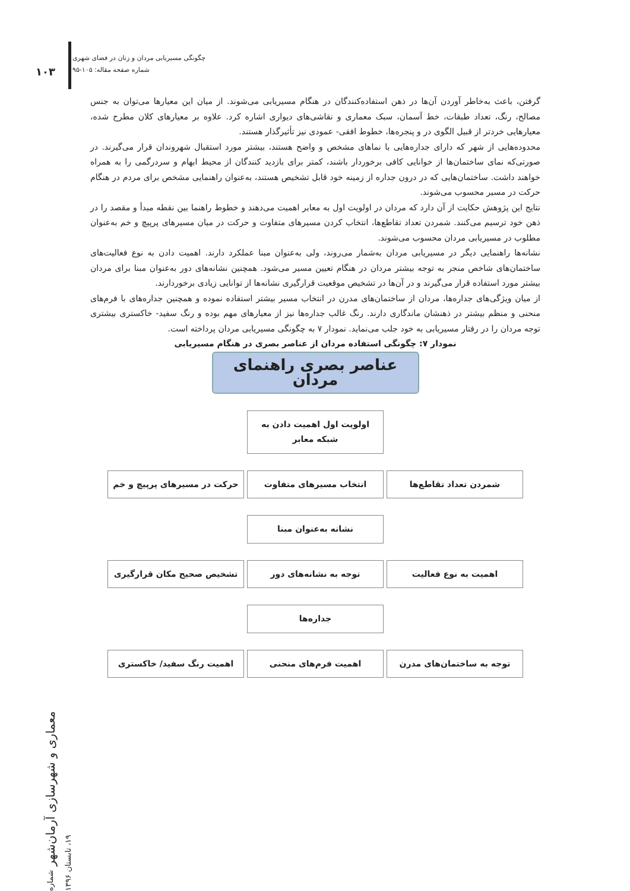۱۰۳
چگونگی مسیریابی مردان و زنان در فضای شهری
شماره صفحه مقاله: ۱۰۵-۹۵
گرفتن، باعث به‌خاطر آوردن آن‌ها در ذهن استفاده‌کنندگان در هنگام مسیریابی می‌شوند. از میان این معیارها می‌توان به جنس مصالح، رنگ، تعداد طبقات، خط آسمان، سبک معماری و نقاشی‌های دیواری اشاره کرد. علاوه بر معیارهای کلان مطرح شده، معیارهایی خردتر از قبیل الگوی در و پنجره‌ها، خطوط افقی- عمودی نیز تأثیرگذار هستند.
محدوده‌هایی از شهر که دارای جداره‌هایی با نماهای مشخص و واضح هستند، بیشتر مورد استقبال شهروندان قرار می‌گیرند. در صورتی‌که نمای ساختمان‌ها از خوانایی کافی برخوردار باشند، کمتر برای بازدید کنندگان از محیط ابهام و سردرگمی را به همراه خواهند داشت. ساختمان‌هایی که در درون جداره از زمینه خود قابل تشخیص هستند، به‌عنوان راهنمایی مشخص برای مردم در هنگام حرکت در مسیر محسوب می‌شوند.
نتایج این پژوهش حکایت از آن دارد که مردان در اولویت اول به معابر اهمیت می‌دهند و خطوط راهنما بین نقطه مبدأ و مقصد را در ذهن خود ترسیم می‌کنند. شمردن تعداد تقاطع‌ها، انتخاب کردن مسیرهای متفاوت و حرکت در میان مسیرهای پرپیچ و خم به‌عنوان مطلوب در مسیریابی مردان محسوب می‌شوند.
نشانه‌ها راهنمایی دیگر در مسیریابی مردان به‌شمار می‌روند، ولی به‌عنوان مبنا عملکرد دارند. اهمیت دادن به نوع فعالیت‌های ساختمان‌های شاخص منجر به توجه بیشتر مردان در هنگام تعیین مسیر می‌شود. همچنین نشانه‌های دور به‌عنوان مبنا برای مردان بیشتر مورد استفاده قرار می‌گیرند و در آن‌ها در تشخیص موقعیت قرارگیری نشانه‌ها از توانایی زیادی برخوردارند.
از میان ویژگی‌های جداره‌ها، مردان از ساختمان‌های مدرن در انتخاب مسیر بیشتر استفاده نموده و همچنین جداره‌های با فرم‌های منحنی و منظم بیشتر در ذهنشان ماندگاری دارند. رنگ غالب جداره‌ها نیز از معیارهای مهم بوده و رنگ سفید- خاکستری بیشتری توجه مردان را در رفتار مسیریابی به خود جلب می‌نماید. نمودار ۷ به چگونگی مسیریابی مردان پرداخته است.
نمودار ۷: چگونگی استفاده مردان از عناصر بصری در هنگام مسیریابی
عناصر بصری راهنمای مردان
اولویت اول اهمیت دادن به شبکه معابر
شمردن تعداد تقاطع‌ها انتخاب مسیرهای متفاوت حرکت در مسیرهای پرپیچ و خم
نشانه به‌عنوان مبنا
اهمیت به نوع فعالیت توجه به نشانه‌های دور تشخیص صحیح مکان قرارگیری
جداره‌ها
توجه به ساختمان‌های مدرن اهمیت فرم‌های منحنی اهمیت رنگ سفید/ خاکستری
معماری و شهرسازی آرمان‌شهر شماره ۱۹، تابستان ۱۳۹۶